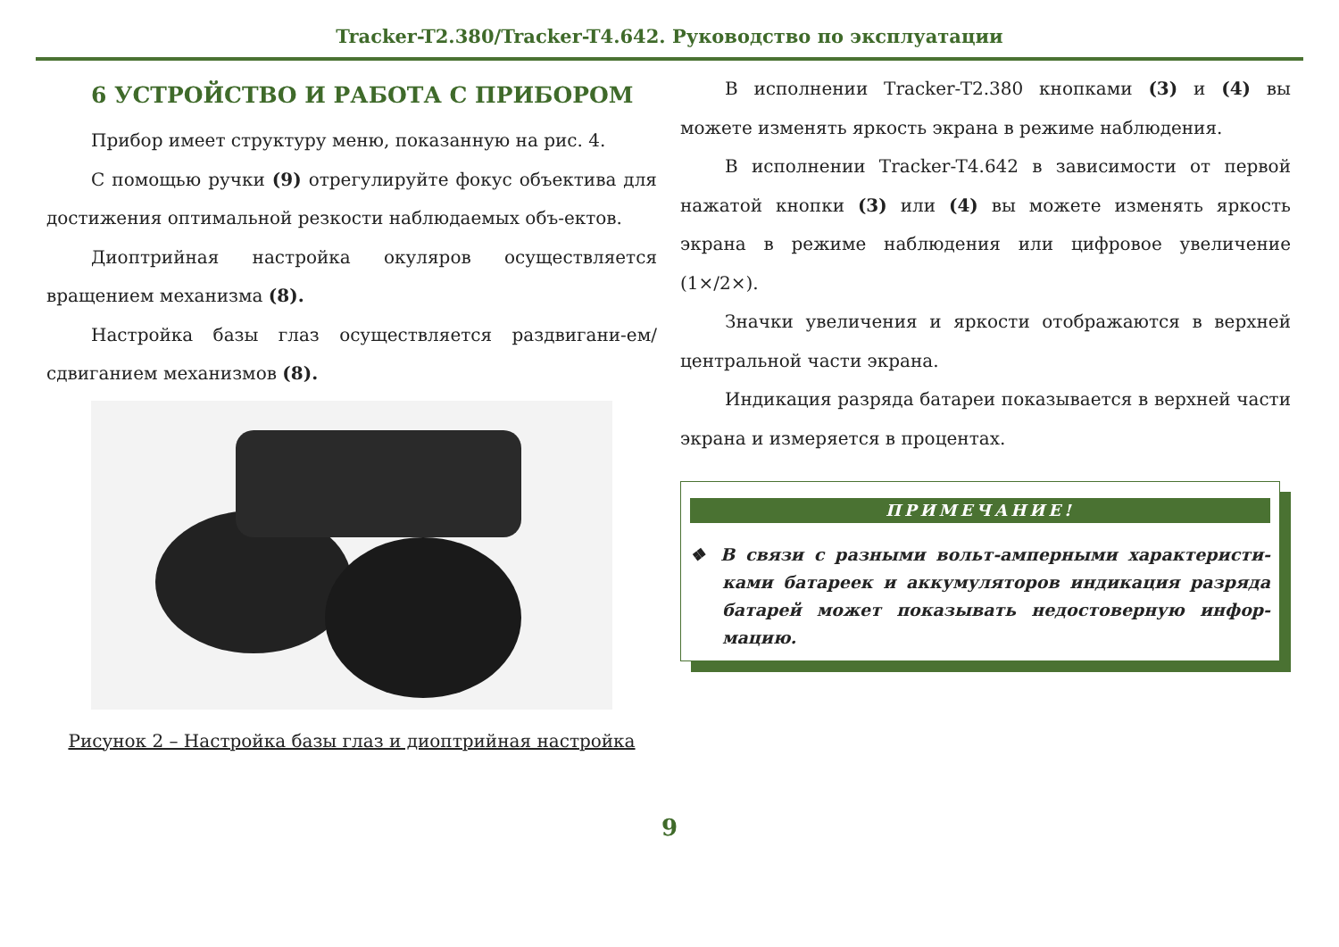Tracker-T2.380/Tracker-T4.642. Руководство по эксплуатации
6 УСТРОЙСТВО И РАБОТА С ПРИБОРОМ
Прибор имеет структуру меню, показанную на рис. 4.
С помощью ручки (9) отрегулируйте фокус объектива для достижения оптимальной резкости наблюдаемых объ-ектов.
Диоптрийная настройка окуляров осуществляется вращением механизма (8).
Настройка базы глаз осуществляется раздвигани-ем/сдвиганием механизмов (8).
Рисунок 2 – Настройка базы глаз и диоптрийная настройка
В исполнении Tracker-T2.380 кнопками (3) и (4) вы можете изменять яркость экрана в режиме наблюдения.
В исполнении Tracker-T4.642 в зависимости от первой нажатой кнопки (3) или (4) вы можете изменять яркость экрана в режиме наблюдения или цифровое увеличение (1×/2×).
Значки увеличения и яркости отображаются в верхней центральной части экрана.
Индикация разряда батареи показывается в верхней части экрана и измеряется в процентах.
ПРИМЕЧАНИЕ!
❖ В связи с разными вольт-амперными характеристи-ками батареек и аккумуляторов индикация разряда батарей может показывать недостоверную инфор-мацию.
9